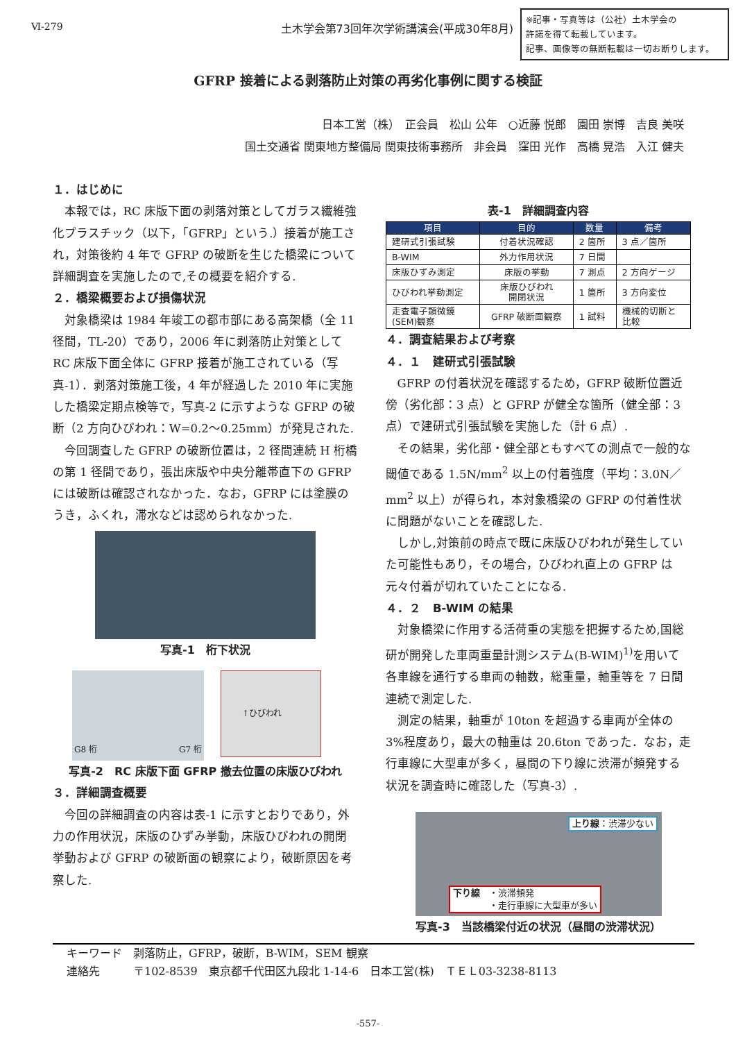Ⅵ-279 土木学会第73回年次学術講演会(平成30年8月)
※記事・写真等は（公社）土木学会の
許諾を得て転載しています。
記事、画像等の無断転載は一切お断りします。
GFRP 接着による剥落防止対策の再劣化事例に関する検証
日本工営（株）　正会員　松山 公年　○近藤 悦郎　園田 崇博　吉良 美咲
国土交通省 関東地方整備局 関東技術事務所　非会員　窪田 光作　高橋 晃浩　入江 健夫
１．はじめに
本報では，RC 床版下面の剥落対策としてガラス繊維強化プラスチック（以下，「GFRP」という.）接着が施工され，対策後約 4 年で GFRP の破断を生じた橋梁について詳細調査を実施したので,その概要を紹介する.
２．橋梁概要および損傷状況
対象橋梁は 1984 年竣工の都市部にある高架橋（全 11 径間，TL-20）であり，2006 年に剥落防止対策として RC 床版下面全体に GFRP 接着が施工されている（写真-1）．剥落対策施工後，4 年が経過した 2010 年に実施した橋梁定期点検等で，写真-2 に示すような GFRP の破断（2 方向ひびわれ：W=0.2～0.25mm）が発見された.
今回調査した GFRP の破断位置は，2 径間連続 H 桁橋の第 1 径間であり，張出床版や中央分離帯直下の GFRP には破断は確認されなかった．なお，GFRP には塗膜のうき，ふくれ，滞水などは認められなかった.
写真-1　桁下状況
G8 桁 G7 桁
↑ひびわれ
写真-2　RC 床版下面 GFRP 撤去位置の床版ひびわれ
３．詳細調査概要
今回の詳細調査の内容は表-1 に示すとおりであり，外力の作用状況，床版のひずみ挙動，床版ひびわれの開閉挙動および GFRP の破断面の観察により，破断原因を考察した.
表-1　詳細調査内容
| 項目 | 目的 | 数量 | 備考 |
| --- | --- | --- | --- |
| 建研式引張試験 | 付着状況確認 | 2 箇所 | 3 点／箇所 |
| B-WIM | 外力作用状況 | 7 日間 | |
| 床版ひずみ測定 | 床版の挙動 | 7 測点 | 2 方向ゲージ |
| ひびわれ挙動測定 | 床版ひびわれ 開閉状況 | 1 箇所 | 3 方向変位 |
| 走査電子顕微鏡 (SEM)観察 | GFRP 破断面観察 | 1 試料 | 機械的切断と 比較 |
４．調査結果および考察
４．１　建研式引張試験
GFRP の付着状況を確認するため，GFRP 破断位置近傍（劣化部：3 点）と GFRP が健全な箇所（健全部：3 点）で建研式引張試験を実施した（計 6 点）.
その結果，劣化部・健全部ともすべての測点で一般的な閾値である 1.5N/mm<sup>2</sup> 以上の付着強度（平均：3.0N／mm<sup>2</sup> 以上）が得られ，本対象橋梁の GFRP の付着性状に問題がないことを確認した.
しかし,対策前の時点で既に床版ひびわれが発生していた可能性もあり，その場合，ひびわれ直上の GFRP は元々付着が切れていたことになる.
４．２　B-WIM の結果
対象橋梁に作用する活荷重の実態を把握するため,国総研が開発した車両重量計測システム(B-WIM)<sup>1)</sup>を用いて各車線を通行する車両の軸数，総重量，軸重等を 7 日間連続で測定した.
測定の結果，軸重が 10ton を超過する車両が全体の 3%程度あり，最大の軸重は 20.6ton であった．なお，走行車線に大型車が多く，昼間の下り線に渋滞が頻発する状況を調査時に確認した（写真-3）.
上り線：渋滞少ない
下り線　・渋滞頻発
　　　　・走行車線に大型車が多い
写真-3　当該橋梁付近の状況（昼間の渋滞状況）
キーワード　剥落防止，GFRP，破断，B-WIM，SEM 観察
連絡先　　　〒102-8539　東京都千代田区九段北 1-14-6　日本工営(株)　ＴＥＬ03-3238-8113
-557-